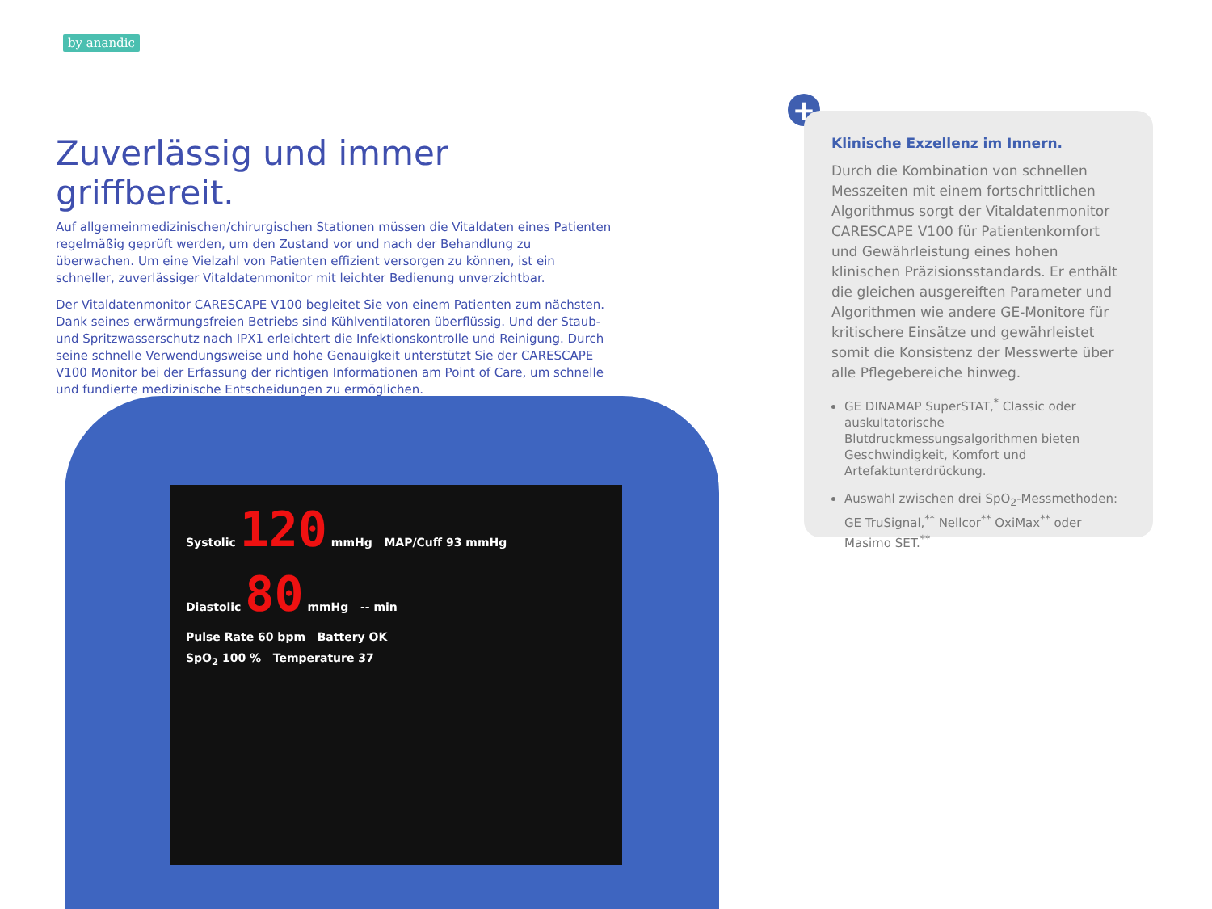by anandic
Zuverlässig und immer griffbereit.
Auf allgemeinmedizinischen/chirurgischen Stationen müssen die Vitaldaten eines Patienten regelmäßig geprüft werden, um den Zustand vor und nach der Behandlung zu überwachen. Um eine Vielzahl von Patienten effizient versorgen zu können, ist ein schneller, zuverlässiger Vitaldatenmonitor mit leichter Bedienung unverzichtbar.
Der Vitaldatenmonitor CARESCAPE V100 begleitet Sie von einem Patienten zum nächsten. Dank seines erwärmungsfreien Betriebs sind Kühlventilatoren überflüssig. Und der Staub- und Spritzwasserschutz nach IPX1 erleichtert die Infektionskontrolle und Reinigung. Durch seine schnelle Verwendungsweise und hohe Genauigkeit unterstützt Sie der CARESCAPE V100 Monitor bei der Erfassung der richtigen Informationen am Point of Care, um schnelle und fundierte medizinische Entscheidungen zu ermöglichen.
Systolic 120 mmHg MAP/Cuff 93 mmHg
Diastolic 80 mmHg -- min
Pulse Rate 60 bpm Battery OK
SpO<sub>2</sub> 100 % Temperature 37
+
Klinische Exzellenz im Innern.
Durch die Kombination von schnellen Messzeiten mit einem fortschrittlichen Algorithmus sorgt der Vitaldatenmonitor CARESCAPE V100 für Patientenkomfort und Gewährleistung eines hohen klinischen Präzisionsstandards. Er enthält die gleichen ausgereiften Parameter und Algorithmen wie andere GE-Monitore für kritischere Einsätze und gewährleistet somit die Konsistenz der Messwerte über alle Pflegebereiche hinweg.
GE DINAMAP SuperSTAT,<sup>*</sup> Classic oder auskultatorische Blutdruckmessungsalgorithmen bieten Geschwindigkeit, Komfort und Artefaktunterdrückung.
Auswahl zwischen drei SpO<sub>2</sub>-Messmethoden: GE TruSignal,<sup>**</sup> Nellcor<sup>**</sup> OxiMax<sup>**</sup> oder Masimo SET.<sup>**</sup>